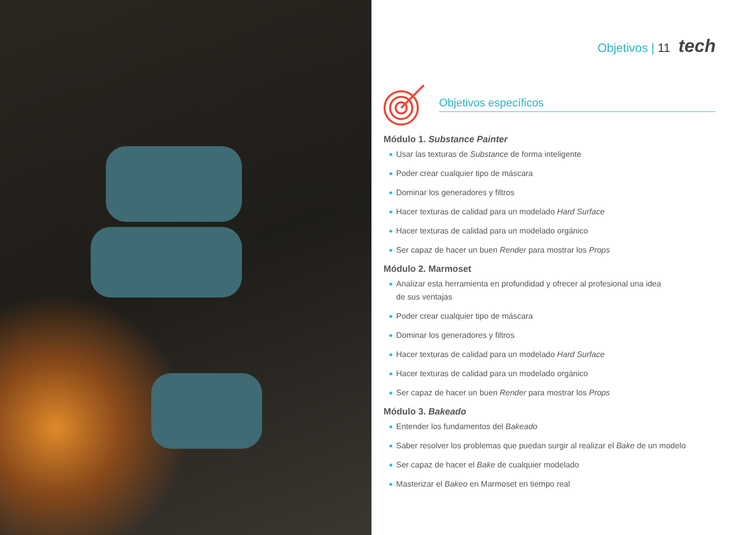Objetivos | 11 tech
Objetivos específicos
Módulo 1. Substance Painter
Usar las texturas de Substance de forma inteligente
Poder crear cualquier tipo de máscara
Dominar los generadores y filtros
Hacer texturas de calidad para un modelado Hard Surface
Hacer texturas de calidad para un modelado orgánico
Ser capaz de hacer un buen Render para mostrar los Props
Módulo 2. Marmoset
Analizar esta herramienta en profundidad y ofrecer al profesional una idea
de sus ventajas
Poder crear cualquier tipo de máscara
Dominar los generadores y filtros
Hacer texturas de calidad para un modelado Hard Surface
Hacer texturas de calidad para un modelado orgánico
Ser capaz de hacer un buen Render para mostrar los Props
Módulo 3. Bakeado
Entender los fundamentos del Bakeado
Saber resolver los problemas que puedan surgir al realizar el Bake de un modelo
Ser capaz de hacer el Bake de cualquier modelado
Masterizar el Bakeo en Marmoset en tiempo real